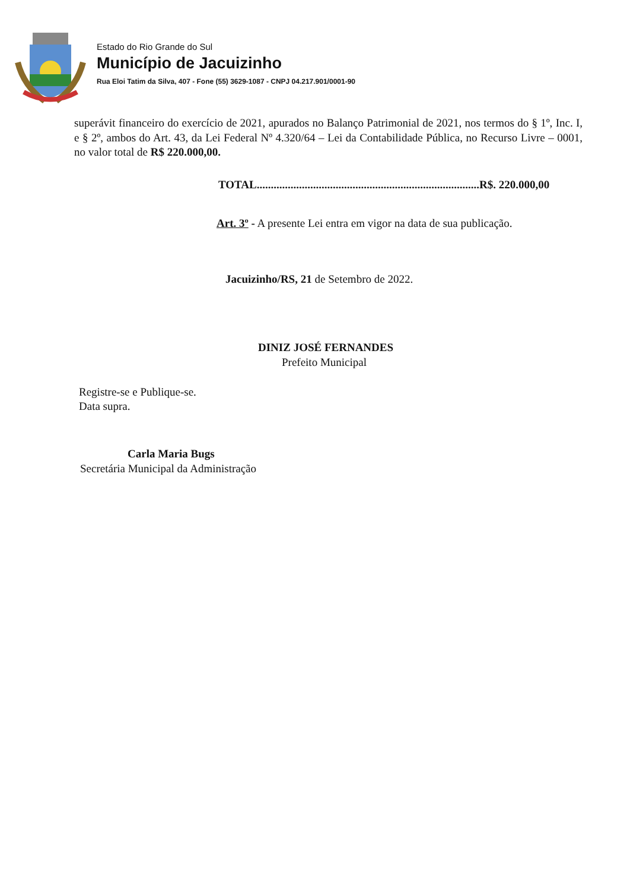Estado do Rio Grande do Sul
Município de Jacuizinho
Rua Eloi Tatim da Silva, 407 - Fone (55) 3629-1087 - CNPJ 04.217.901/0001-90
superávit financeiro do exercício de 2021, apurados no Balanço Patrimonial de 2021, nos termos do § 1º, Inc. I, e § 2º, ambos do Art. 43, da Lei Federal Nº 4.320/64 – Lei da Contabilidade Pública, no Recurso Livre – 0001, no valor total de R$ 220.000,00.
TOTAL...............................................................................R$. 220.000,00
Art. 3º - A presente Lei entra em vigor na data de sua publicação.
Jacuizinho/RS, 21 de Setembro de 2022.
DINIZ JOSÉ FERNANDES
Prefeito Municipal
Registre-se e Publique-se.
Data supra.
Carla Maria Bugs
Secretária Municipal da Administração